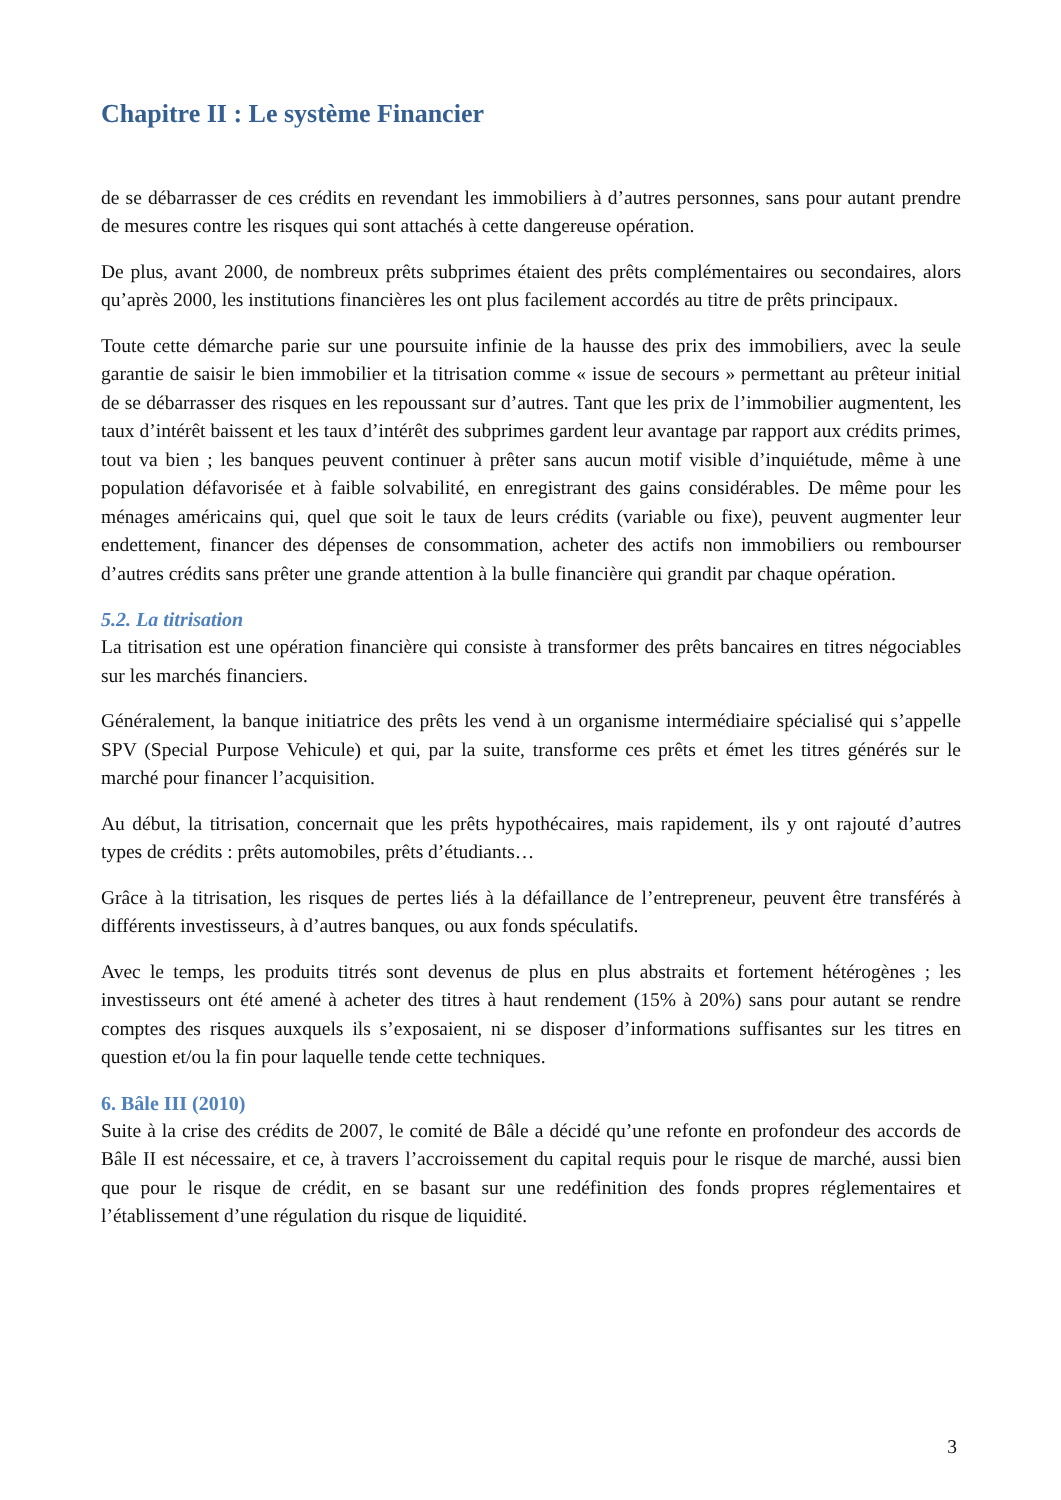Chapitre II : Le système Financier
de se débarrasser de ces crédits en revendant les immobiliers à d’autres personnes, sans pour autant prendre de mesures contre les risques qui sont attachés à cette dangereuse opération.
De plus, avant 2000, de nombreux prêts subprimes étaient des prêts complémentaires ou secondaires, alors qu’après 2000, les institutions financières les ont plus facilement accordés au titre de prêts principaux.
Toute cette démarche parie sur une poursuite infinie de la hausse des prix des immobiliers, avec la seule garantie de saisir le bien immobilier et la titrisation comme « issue de secours » permettant au prêteur initial de se débarrasser des risques en les repoussant sur d’autres. Tant que les prix de l’immobilier augmentent, les taux d’intérêt baissent et les taux d’intérêt des subprimes gardent leur avantage par rapport aux crédits primes, tout va bien ; les banques peuvent continuer à prêter sans aucun motif visible d’inquiétude, même à une population défavorisée et à faible solvabilité, en enregistrant des gains considérables. De même pour les ménages américains qui, quel que soit le taux de leurs crédits (variable ou fixe), peuvent augmenter leur endettement, financer des dépenses de consommation, acheter des actifs non immobiliers ou rembourser d’autres crédits sans prêter une grande attention à la bulle financière qui grandit par chaque opération.
5.2. La titrisation
La titrisation est une opération financière qui consiste à transformer des prêts bancaires en titres négociables sur les marchés financiers.
Généralement, la banque initiatrice des prêts les vend à un organisme intermédiaire spécialisé qui s’appelle SPV (Special Purpose Vehicule) et qui, par la suite, transforme ces prêts et émet les titres générés sur le marché pour financer l’acquisition.
Au début, la titrisation, concernait que les prêts hypothécaires, mais rapidement, ils y ont rajouté d’autres types de crédits : prêts automobiles, prêts d’étudiants…
Grâce à la titrisation, les risques de pertes liés à la défaillance de l’entrepreneur, peuvent être transférés à différents investisseurs, à d’autres banques, ou aux fonds spéculatifs.
Avec le temps, les produits titrés sont devenus de plus en plus abstraits et fortement hétérogènes ; les investisseurs ont été amené à acheter des titres à haut rendement (15% à 20%) sans pour autant se rendre comptes des risques auxquels ils s’exposaient, ni se disposer d’informations suffisantes sur les titres en question et/ou la fin pour laquelle tende cette techniques.
6. Bâle III (2010)
Suite à la crise des crédits de 2007, le comité de Bâle a décidé qu’une refonte en profondeur des accords de Bâle II est nécessaire, et ce, à travers l’accroissement du capital requis pour le risque de marché, aussi bien que pour le risque de crédit, en se basant sur une redéfinition des fonds propres réglementaires et l’établissement d’une régulation du risque de liquidité.
3